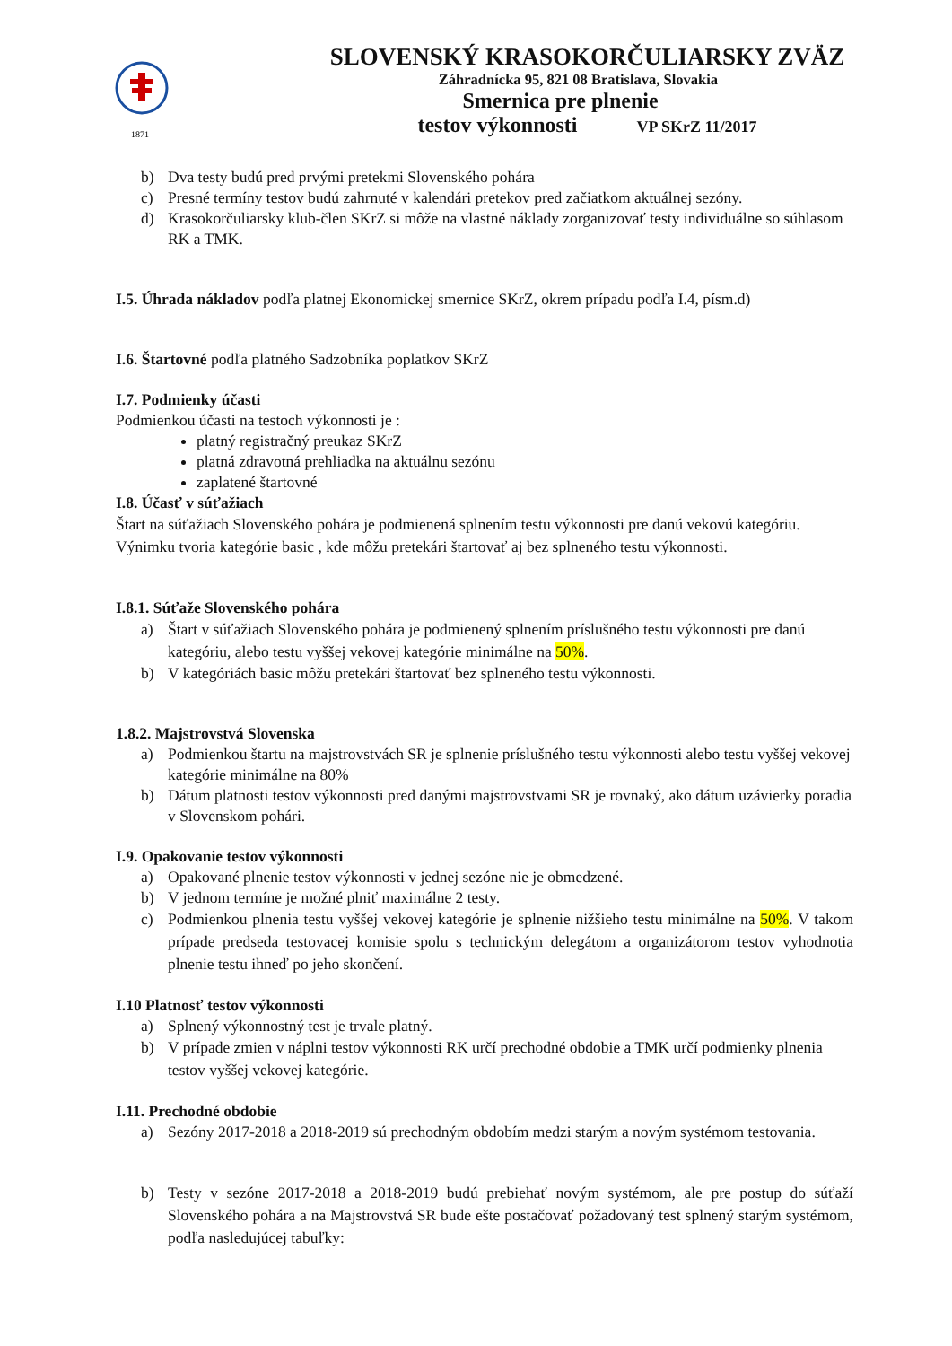1871
SLOVENSKÝ KRASOKORČULIARSKY ZVÄZ
Záhradnícka 95, 821 08 Bratislava, Slovakia
Smernica pre plnenie
testov výkonnosti VP SKrZ 11/2017
b) Dva testy budú pred prvými pretekmi Slovenského pohára
c) Presné termíny testov budú zahrnuté v kalendári pretekov pred začiatkom aktuálnej sezóny.
d) Krasokorčuliarsky klub-člen SKrZ si môže na vlastné náklady zorganizovať testy individuálne so súhlasom RK a TMK.
I.5. Úhrada nákladov podľa platnej Ekonomickej smernice SKrZ, okrem prípadu podľa I.4, písm.d)
I.6. Štartovné podľa platného Sadzobníka poplatkov SKrZ
I.7. Podmienky účasti
Podmienkou účasti na testoch výkonnosti je :
platný registračný preukaz SKrZ
platná zdravotná prehliadka na aktuálnu sezónu
zaplatené štartovné
I.8. Účasť v súťažiach
Štart na súťažiach Slovenského pohára je podmienená splnením testu výkonnosti pre danú vekovú kategóriu. Výnimku tvoria kategórie basic , kde môžu pretekári štartovať aj bez splneného testu výkonnosti.
I.8.1. Súťaže Slovenského pohára
a) Štart v súťažiach Slovenského pohára je podmienený splnením príslušného testu výkonnosti pre danú kategóriu, alebo testu vyššej vekovej kategórie minimálne na 50%.
b) V kategóriách basic môžu pretekári štartovať bez splneného testu výkonnosti.
1.8.2. Majstrovstvá Slovenska
a) Podmienkou štartu na majstrovstvách SR je splnenie príslušného testu výkonnosti alebo testu vyššej vekovej kategórie minimálne na 80%
b) Dátum platnosti testov výkonnosti pred danými majstrovstvami SR je rovnaký, ako dátum uzávierky poradia v Slovenskom pohári.
I.9. Opakovanie testov výkonnosti
a) Opakované plnenie testov výkonnosti v jednej sezóne nie je obmedzené.
b) V jednom termíne je možné plniť maximálne 2 testy.
c) Podmienkou plnenia testu vyššej vekovej kategórie je splnenie nižšieho testu minimálne na 50%. V takom prípade predseda testovacej komisie spolu s technickým delegátom a organizátorom testov vyhodnotia plnenie testu ihneď po jeho skončení.
I.10 Platnosť testov výkonnosti
a) Splnený výkonnostný test je trvale platný.
b) V prípade zmien v náplni testov výkonnosti RK určí prechodné obdobie a TMK určí podmienky plnenia testov vyššej vekovej kategórie.
I.11. Prechodné obdobie
a) Sezóny 2017-2018 a 2018-2019 sú prechodným obdobím medzi starým a novým systémom testovania.
b) Testy v sezóne 2017-2018 a 2018-2019 budú prebiehať novým systémom, ale pre postup do súťaží Slovenského pohára a na Majstrovstvá SR bude ešte postačovať požadovaný test splnený starým systémom, podľa nasledujúcej tabuľky: